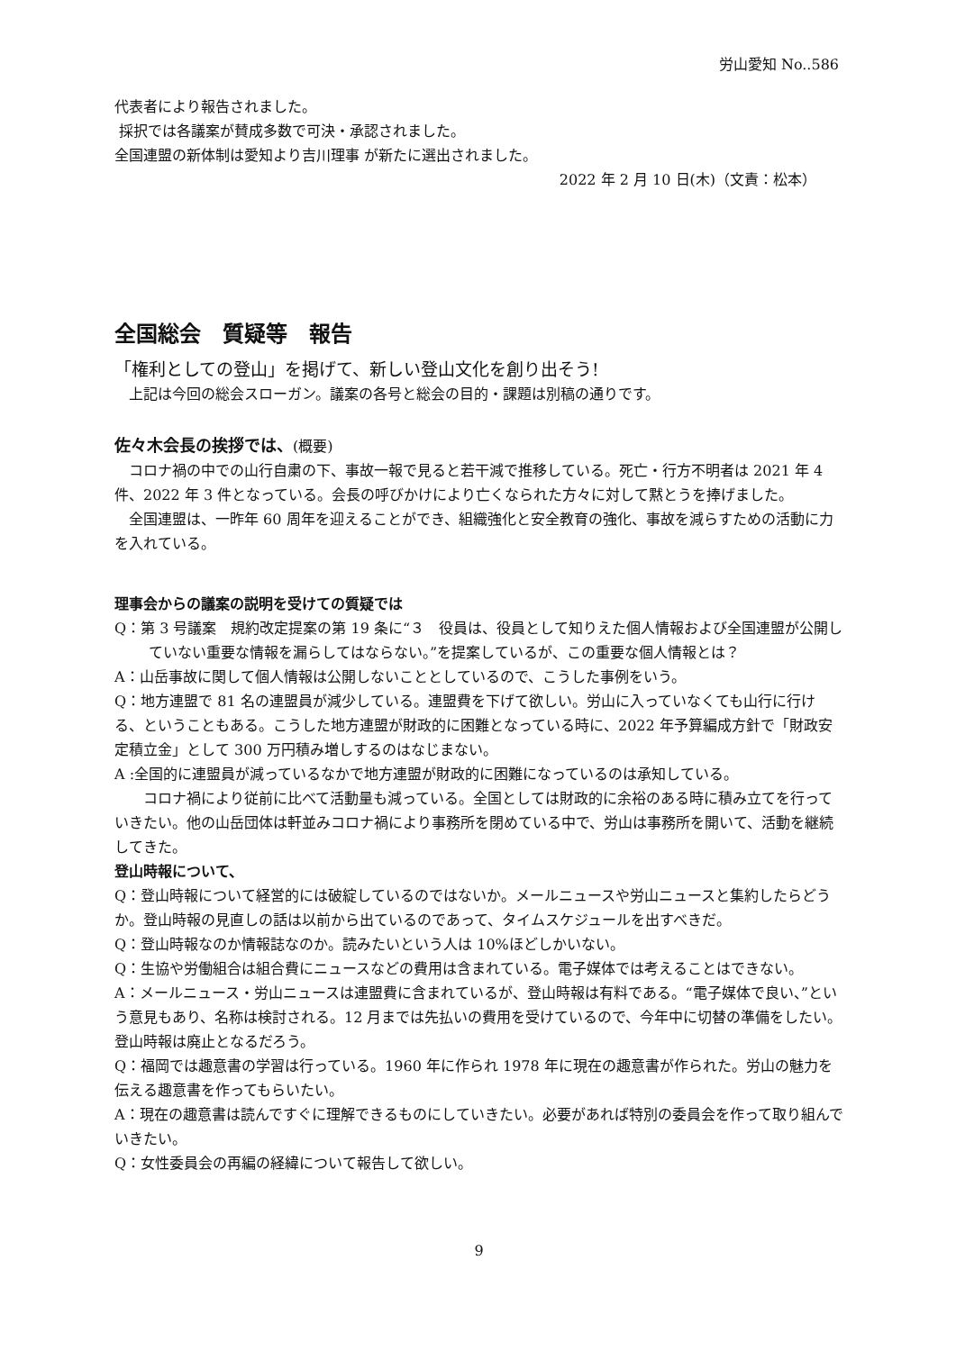労山愛知 No..586
代表者により報告されました。
採択では各議案が賛成多数で可決・承認されました。
全国連盟の新体制は愛知より吉川理事 が新たに選出されました。
2022 年 2 月 10 日(木)（文責：松本）
全国総会　質疑等　報告
「権利としての登山」を掲げて、新しい登山文化を創り出そう!
　上記は今回の総会スローガン。議案の各号と総会の目的・課題は別稿の通りです。
佐々木会長の挨拶では、(概要)
　コロナ禍の中での山行自粛の下、事故一報で見ると若干減で推移している。死亡・行方不明者は 2021 年 4 件、2022 年 3 件となっている。会長の呼びかけにより亡くなられた方々に対して黙とうを捧げました。
　全国連盟は、一昨年 60 周年を迎えることができ、組織強化と安全教育の強化、事故を減らすための活動に力を入れている。
理事会からの議案の説明を受けての質疑では
Q：第 3 号議案　規約改定提案の第 19 条に“３　役員は、役員として知りえた個人情報および全国連盟が公開していない重要な情報を漏らしてはならない。”を提案しているが、この重要な個人情報とは？
A：山岳事故に関して個人情報は公開しないこととしているので、こうした事例をいう。
Q：地方連盟で 81 名の連盟員が減少している。連盟費を下げて欲しい。労山に入っていなくても山行に行ける、ということもある。こうした地方連盟が財政的に困難となっている時に、2022 年予算編成方針で「財政安定積立金」として 300 万円積み増しするのはなじまない。
A :全国的に連盟員が減っているなかで地方連盟が財政的に困難になっているのは承知している。
　　コロナ禍により従前に比べて活動量も減っている。全国としては財政的に余裕のある時に積み立てを行っていきたい。他の山岳団体は軒並みコロナ禍により事務所を閉めている中で、労山は事務所を開いて、活動を継続してきた。
登山時報について、
Q：登山時報について経営的には破綻しているのではないか。メールニュースや労山ニュースと集約したらどうか。登山時報の見直しの話は以前から出ているのであって、タイムスケジュールを出すべきだ。
Q：登山時報なのか情報誌なのか。読みたいという人は 10%ほどしかいない。
Q：生協や労働組合は組合費にニュースなどの費用は含まれている。電子媒体では考えることはできない。
A：メールニュース・労山ニュースは連盟費に含まれているが、登山時報は有料である。“電子媒体で良い、”という意見もあり、名称は検討される。12 月までは先払いの費用を受けているので、今年中に切替の準備をしたい。登山時報は廃止となるだろう。
Q：福岡では趣意書の学習は行っている。1960 年に作られ 1978 年に現在の趣意書が作られた。労山の魅力を伝える趣意書を作ってもらいたい。
A：現在の趣意書は読んですぐに理解できるものにしていきたい。必要があれば特別の委員会を作って取り組んでいきたい。
Q：女性委員会の再編の経緯について報告して欲しい。
9